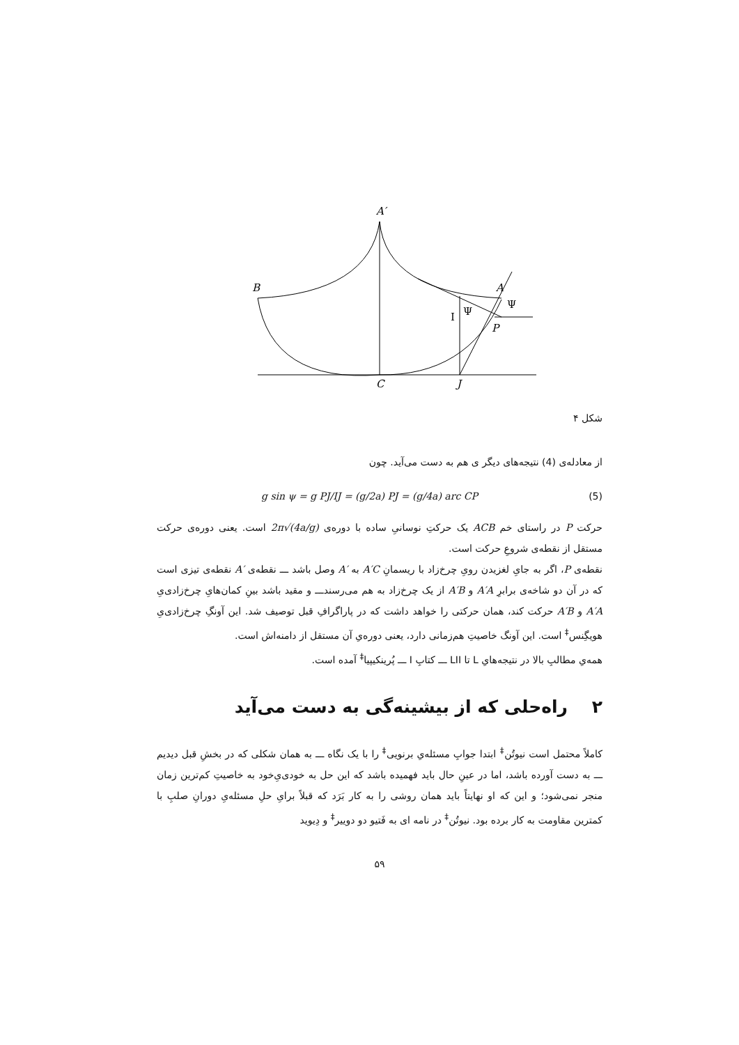A′
B
A
I
Ψ
Ψ
P
C
J
شکل ۴
از معادله‌ی (4) نتیجه‌های دیگر ی هم به دست می‌آید. چون
g sin ψ = g PJ/IJ = (g/2a) PJ = (g/4a) arc CP (5)
حرکت P در راستای خم ACB یک حرکتِ نوسانیِ ساده با دوره‌ی 2π√(4a/g) است. یعنی دوره‌ی حرکت مستقل از نقطه‌ی شروعِ حرکت است.
نقطه‌ی P، اگر به جایِ لغزیدن رویِ چرخ‌زاد با ریسمانِ A′C به A′ وصل باشد ـــ نقطه‌ی A′ نقطه‌ی تیزی است که در آن دو شاخه‌ی برابرِ A′A و A′B از یک چرخ‌زاد به هم می‌رسندـــ و مقید باشد بینِ کمان‌هایِ چرخ‌زادی‌یِ A′A و A′B حرکت کند، همان حرکتی را خواهد داشت که در پاراگرافِ قبل توصیف شد. این آونگِ چرخ‌زادی‌یِ هویگِنس<sup>‡</sup> است. این آونگ خاصیتِ هم‌زمانی دارد، یعنی دوره‌یِ آن مستقل از دامنه‌اش است.
همه‌یِ مطالبِ بالا در نتیجه‌هایِ L تا LII ـــ کتابِ I ـــ پُرینکیپیا<sup>‡</sup> آمده است.
۲ راه‌حلی که از بیشینه‌گی به دست می‌آید
کاملاً محتمل است نیوتُن<sup>‡</sup> ابتدا جوابِ مسئله‌یِ برنویی<sup>‡</sup> را با یک نگاه ـــ به همان شکلی که در بخشِ قبل دیدیم ـــ به دست آورده باشد، اما در عینِ حال باید فهمیده باشد که این حل به خودی‌یِ‌خود به خاصیتِ کم‌ترین زمان منجر نمی‌شود؛ و این که او نهایتاً باید همان روشی را به کار بَرَد که قبلاً برایِ حلِ مسئله‌یِ دورانِ صلبِ با کمترین مقاومت به کار برده بود. نیوتُن<sup>‡</sup> در نامه ای به فَتیو دو دوییر<sup>‡</sup> و دِیوید
۵۹